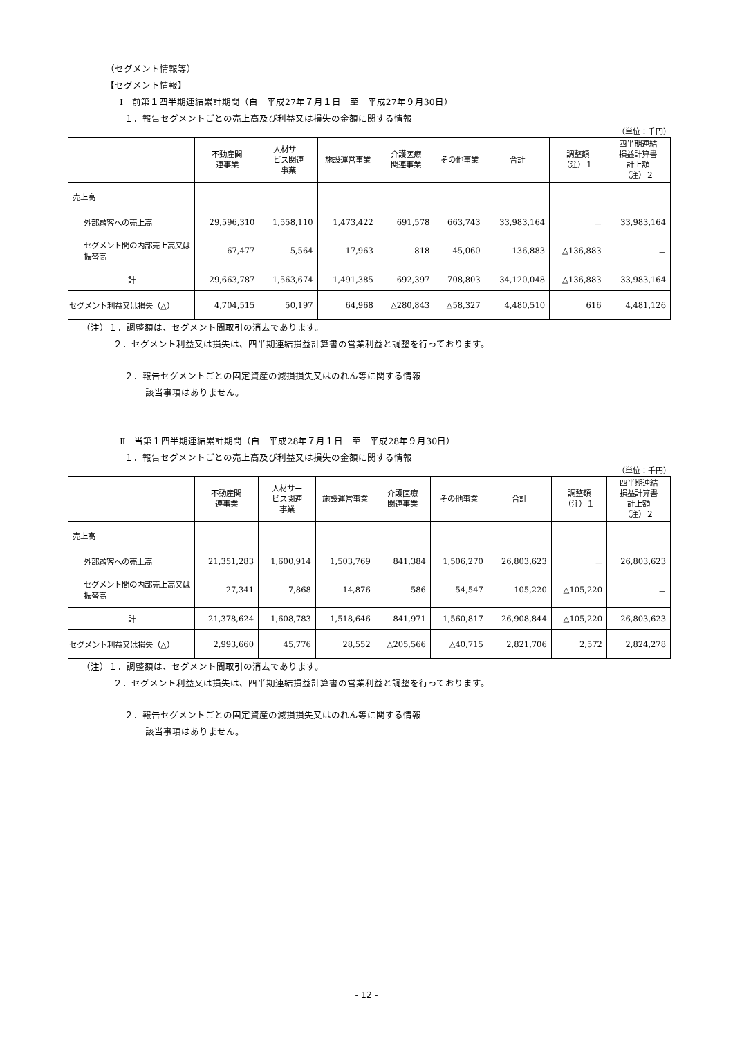（セグメント情報等）
【セグメント情報】
Ⅰ　前第１四半期連結累計期間（自　平成27年７月１日　至　平成27年９月30日）
１．報告セグメントごとの売上高及び利益又は損失の金額に関する情報
（単位：千円）
| | 不動産関 連事業 | 人材サー ビス関連 事業 | 施設運営事業 | 介護医療 関連事業 | その他事業 | 合計 | 調整額 （注）１ | 四半期連結 損益計算書 計上額 （注）２ |
| --- | --- | --- | --- | --- | --- | --- | --- | --- |
| 売上高 | | | | | | | | |
| 外部顧客への売上高 | 29,596,310 | 1,558,110 | 1,473,422 | 691,578 | 663,743 | 33,983,164 | － | 33,983,164 |
| セグメント間の内部売上高又は振替高 | 67,477 | 5,564 | 17,963 | 818 | 45,060 | 136,883 | △136,883 | － |
| 計 | 29,663,787 | 1,563,674 | 1,491,385 | 692,397 | 708,803 | 34,120,048 | △136,883 | 33,983,164 |
| セグメント利益又は損失（△） | 4,704,515 | 50,197 | 64,968 | △280,843 | △58,327 | 4,480,510 | 616 | 4,481,126 |
（注）１．調整額は、セグメント間取引の消去であります。
２．セグメント利益又は損失は、四半期連結損益計算書の営業利益と調整を行っております。
２．報告セグメントごとの固定資産の減損損失又はのれん等に関する情報
該当事項はありません。
Ⅱ　当第１四半期連結累計期間（自　平成28年７月１日　至　平成28年９月30日）
１．報告セグメントごとの売上高及び利益又は損失の金額に関する情報
（単位：千円）
| | 不動産関 連事業 | 人材サー ビス関連 事業 | 施設運営事業 | 介護医療 関連事業 | その他事業 | 合計 | 調整額 （注）１ | 四半期連結 損益計算書 計上額 （注）２ |
| --- | --- | --- | --- | --- | --- | --- | --- | --- |
| 売上高 | | | | | | | | |
| 外部顧客への売上高 | 21,351,283 | 1,600,914 | 1,503,769 | 841,384 | 1,506,270 | 26,803,623 | － | 26,803,623 |
| セグメント間の内部売上高又は振替高 | 27,341 | 7,868 | 14,876 | 586 | 54,547 | 105,220 | △105,220 | － |
| 計 | 21,378,624 | 1,608,783 | 1,518,646 | 841,971 | 1,560,817 | 26,908,844 | △105,220 | 26,803,623 |
| セグメント利益又は損失（△） | 2,993,660 | 45,776 | 28,552 | △205,566 | △40,715 | 2,821,706 | 2,572 | 2,824,278 |
（注）１．調整額は、セグメント間取引の消去であります。
２．セグメント利益又は損失は、四半期連結損益計算書の営業利益と調整を行っております。
２．報告セグメントごとの固定資産の減損損失又はのれん等に関する情報
該当事項はありません。
- 12 -